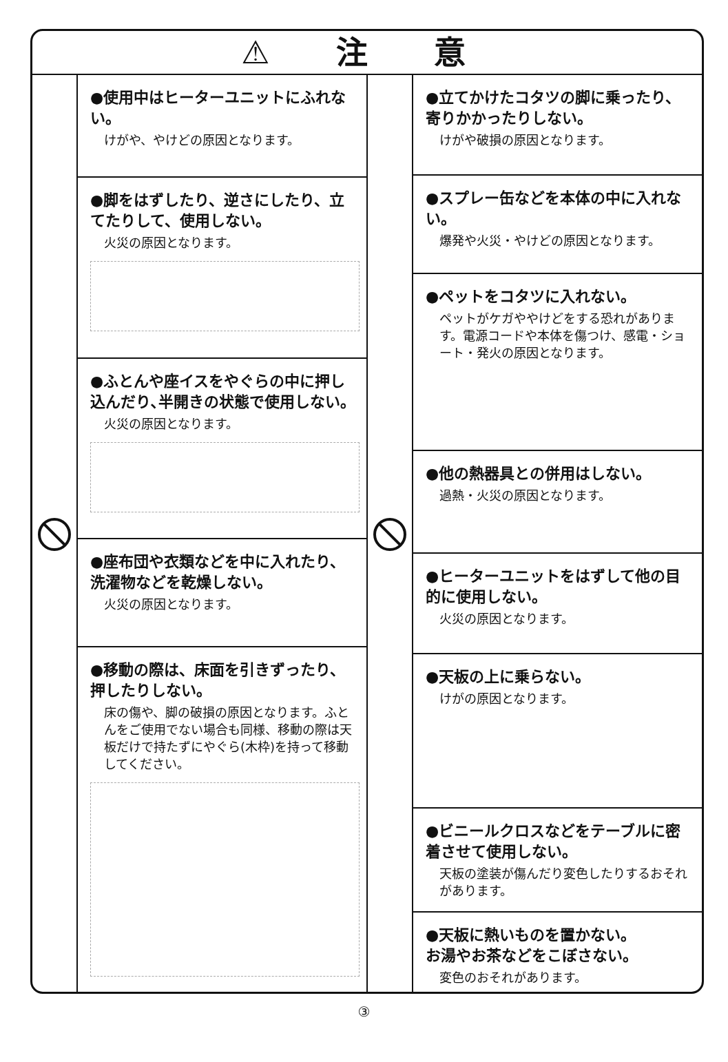⚠ 注 意
●使用中はヒーターユニットにふれない。
けがや、やけどの原因となります。
●脚をはずしたり、逆さにしたり、立てたりして、使用しない。
火災の原因となります。
●ふとんや座イスをやぐらの中に押し込んだり､半開きの状態で使用しない。
火災の原因となります。
●座布団や衣類などを中に入れたり、洗濯物などを乾燥しない。
火災の原因となります。
●移動の際は、床面を引きずったり、押したりしない。
床の傷や、脚の破損の原因となります。ふとんをご使用でない場合も同様、移動の際は天板だけで持たずにやぐら(木枠)を持って移動してください。
●立てかけたコタツの脚に乗ったり、寄りかかったりしない。
けがや破損の原因となります。
●スプレー缶などを本体の中に入れない。
爆発や火災・やけどの原因となります。
●ペットをコタツに入れない。
ペットがケガややけどをする恐れがあります。電源コードや本体を傷つけ、感電・ショート・発火の原因となります。
●他の熱器具との併用はしない。
過熱・火災の原因となります。
●ヒーターユニットをはずして他の目的に使用しない。
火災の原因となります。
●天板の上に乗らない。
けがの原因となります。
●ビニールクロスなどをテーブルに密着させて使用しない。
天板の塗装が傷んだり変色したりするおそれがあります。
●天板に熱いものを置かない。
お湯やお茶などをこぼさない。
変色のおそれがあります。
③